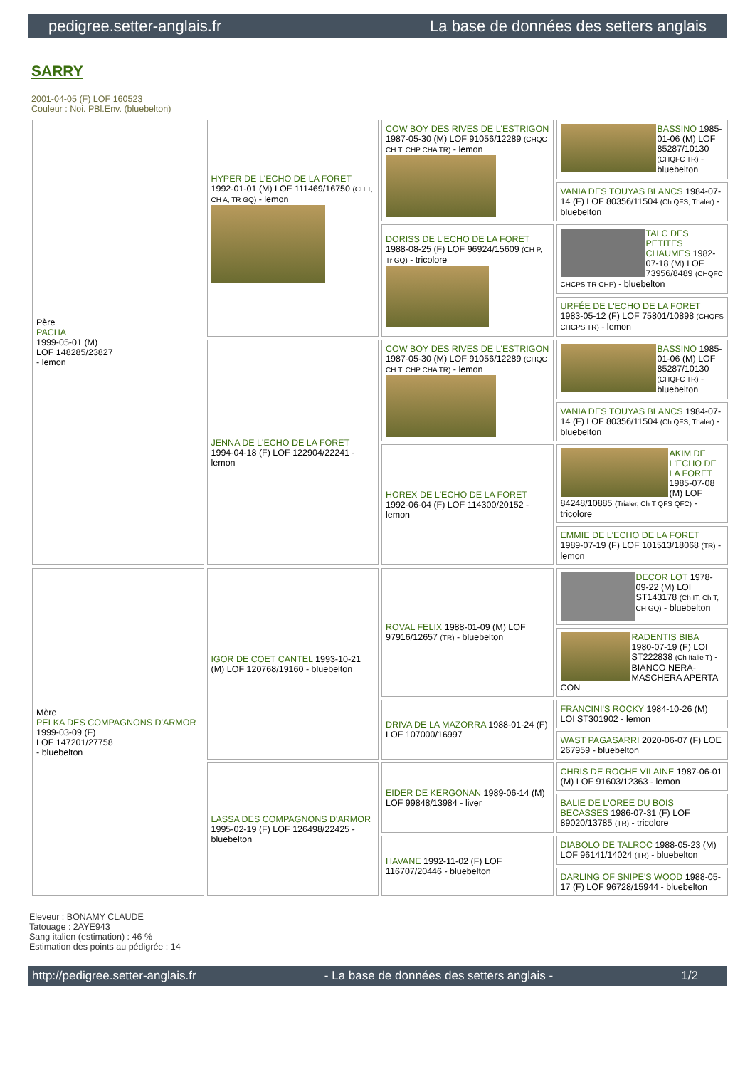pedigree.setter-anglais.fr La base de données des setters anglais
SARRY
2001-04-05 (F) LOF 160523
Couleur : Noi. PBl.Env. (bluebelton)
| Père PACHA 1999-05-01 (M) LOF 148285/23827 - lemon | HYPER DE L'ECHO DE LA FORET 1992-01-01 (M) LOF 111469/16750 (CH T, CH A, TR GQ) - lemon | COW BOY DES RIVES DE L'ESTRIGON 1987-05-30 (M) LOF 91056/12289 (CHQC CH.T. CHP CHA TR) - lemon | BASSINO 1985-01-06 (M) LOF 85287/10130 (CHQFC TR) - bluebelton |
| | | | VANIA DES TOUYAS BLANCS 1984-07-14 (F) LOF 80356/11504 (Ch QFS, Trialer) - bluebelton |
| | | DORISS DE L'ECHO DE LA FORET 1988-08-25 (F) LOF 96924/15609 (CH P, Tr GQ) - tricolore | TALC DES PETITES CHAUMES 1982-07-18 (M) LOF 73956/8489 (CHQFC CHCPS TR CHP) - bluebelton |
| | | | URFÉE DE L'ECHO DE LA FORET 1983-05-12 (F) LOF 75801/10898 (CHQFS CHCPS TR) - lemon |
| | JENNA DE L'ECHO DE LA FORET 1994-04-18 (F) LOF 122904/22241 - lemon | COW BOY DES RIVES DE L'ESTRIGON 1987-05-30 (M) LOF 91056/12289 (CHQC CH.T. CHP CHA TR) - lemon | BASSINO 1985-01-06 (M) LOF 85287/10130 (CHQFC TR) - bluebelton |
| | | | VANIA DES TOUYAS BLANCS 1984-07-14 (F) LOF 80356/11504 (Ch QFS, Trialer) - bluebelton |
| | | HOREX DE L'ECHO DE LA FORET 1992-06-04 (F) LOF 114300/20152 - lemon | AKIM DE L'ECHO DE LA FORET 1985-07-08 (M) LOF 84248/10885 (Trialer, Ch T QFS QFC) - tricolore |
| | | | EMMIE DE L'ECHO DE LA FORET 1989-07-19 (F) LOF 101513/18068 (TR) - lemon |
| Mère PELKA DES COMPAGNONS D'ARMOR 1999-03-09 (F) LOF 147201/27758 - bluebelton | IGOR DE COET CANTEL 1993-10-21 (M) LOF 120768/19160 - bluebelton | ROVAL FELIX 1988-01-09 (M) LOF 97916/12657 (TR) - bluebelton | DECOR LOT 1978-09-22 (M) LOI ST143178 (Ch IT, Ch T, CH GQ) - bluebelton |
| | | | RADENTIS BIBA 1980-07-19 (F) LOI ST222838 (Ch Italie T) - BIANCO NERA-MASCHERA APERTA CON |
| | | DRIVA DE LA MAZORRA 1988-01-24 (F) LOF 107000/16997 | FRANCINI'S ROCKY 1984-10-26 (M) LOI ST301902 - lemon |
| | | | WAST PAGASARRI 2020-06-07 (F) LOE 267959 - bluebelton |
| | LASSA DES COMPAGNONS D'ARMOR 1995-02-19 (F) LOF 126498/22425 - bluebelton | EIDER DE KERGONAN 1989-06-14 (M) LOF 99848/13984 - liver | CHRIS DE ROCHE VILAINE 1987-06-01 (M) LOF 91603/12363 - lemon |
| | | | BALIE DE L'OREE DU BOIS BECASSES 1986-07-31 (F) LOF 89020/13785 (TR) - tricolore |
| | | HAVANE 1992-11-02 (F) LOF 116707/20446 - bluebelton | DIABOLO DE TALROC 1988-05-23 (M) LOF 96141/14024 (TR) - bluebelton |
| | | | DARLING OF SNIPE'S WOOD 1988-05-17 (F) LOF 96728/15944 - bluebelton |
Eleveur : BONAMY CLAUDE
Tatouage : 2AYE943
Sang italien (estimation) : 46 %
Estimation des points au pédigrée : 14
http://pedigree.setter-anglais.fr - La base de données des setters anglais - 1/2